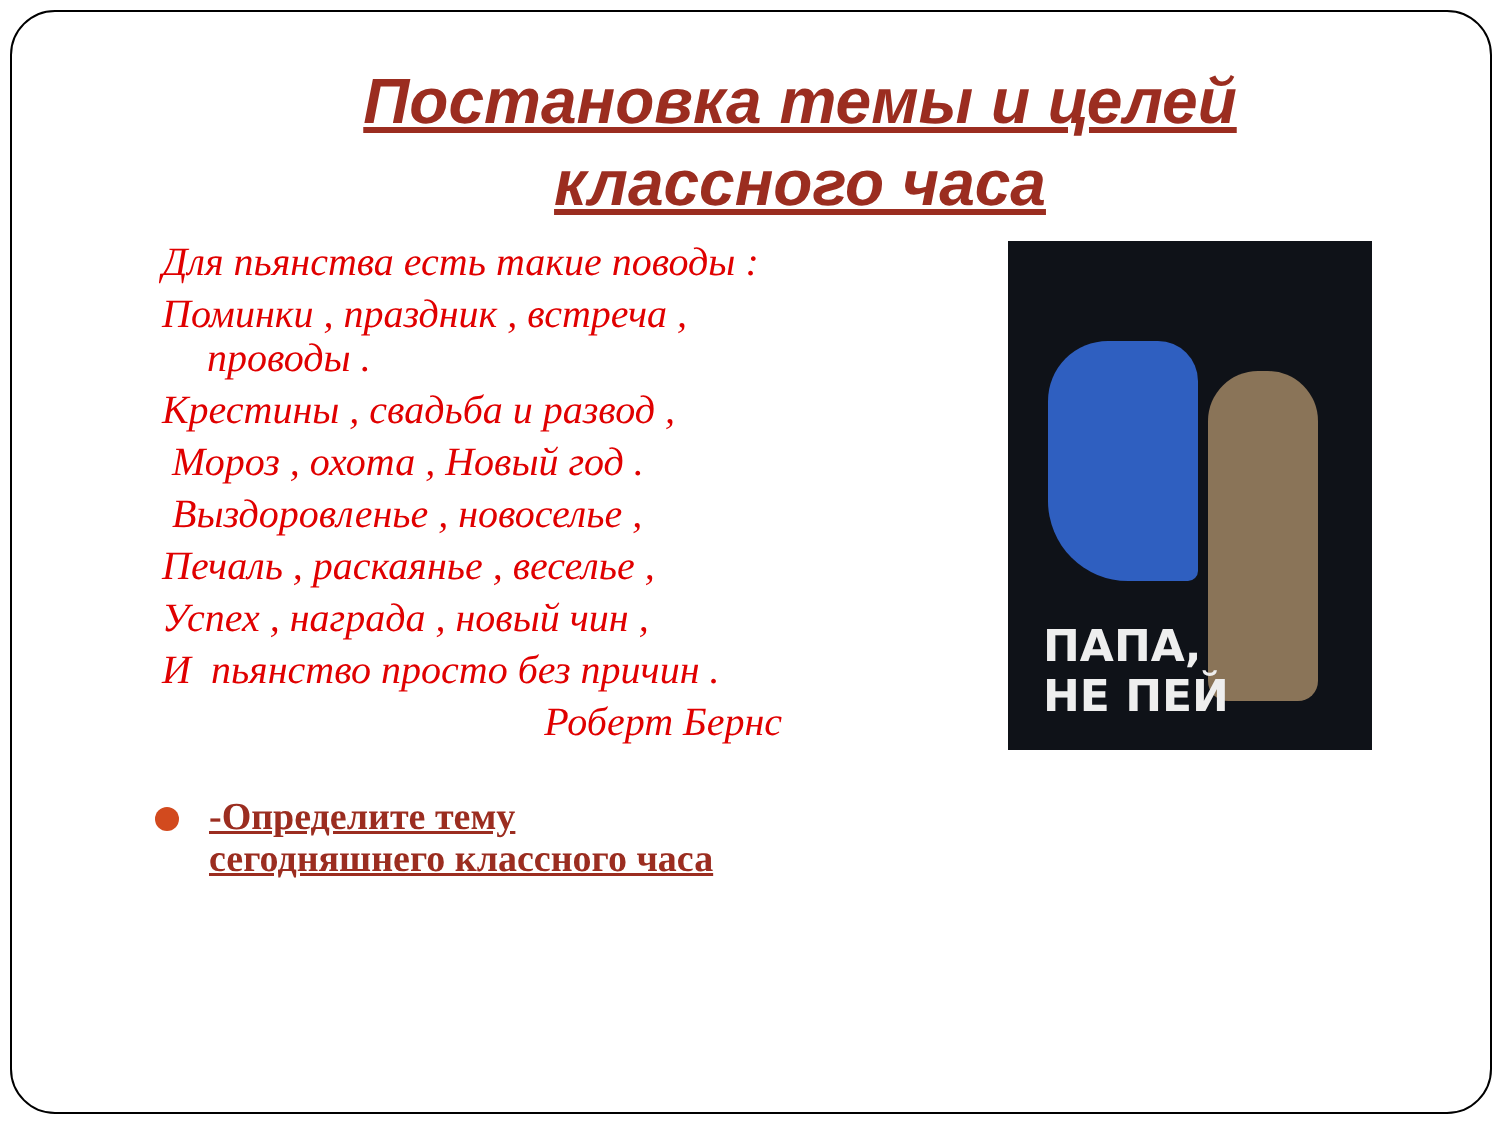Постановка темы и целей классного часа
Для пьянства есть такие поводы :
Поминки , праздник , встреча , проводы .
Крестины , свадьба и развод ,
Мороз , охота , Новый год .
Выздоровленье , новоселье ,
Печаль , раскаянье , веселье ,
Успех , награда , новый чин ,
И пьянство просто без причин .
Роберт Бернс
-Определите тему
сегодняшнего классного часа
ПАПА,
НЕ ПЕЙ